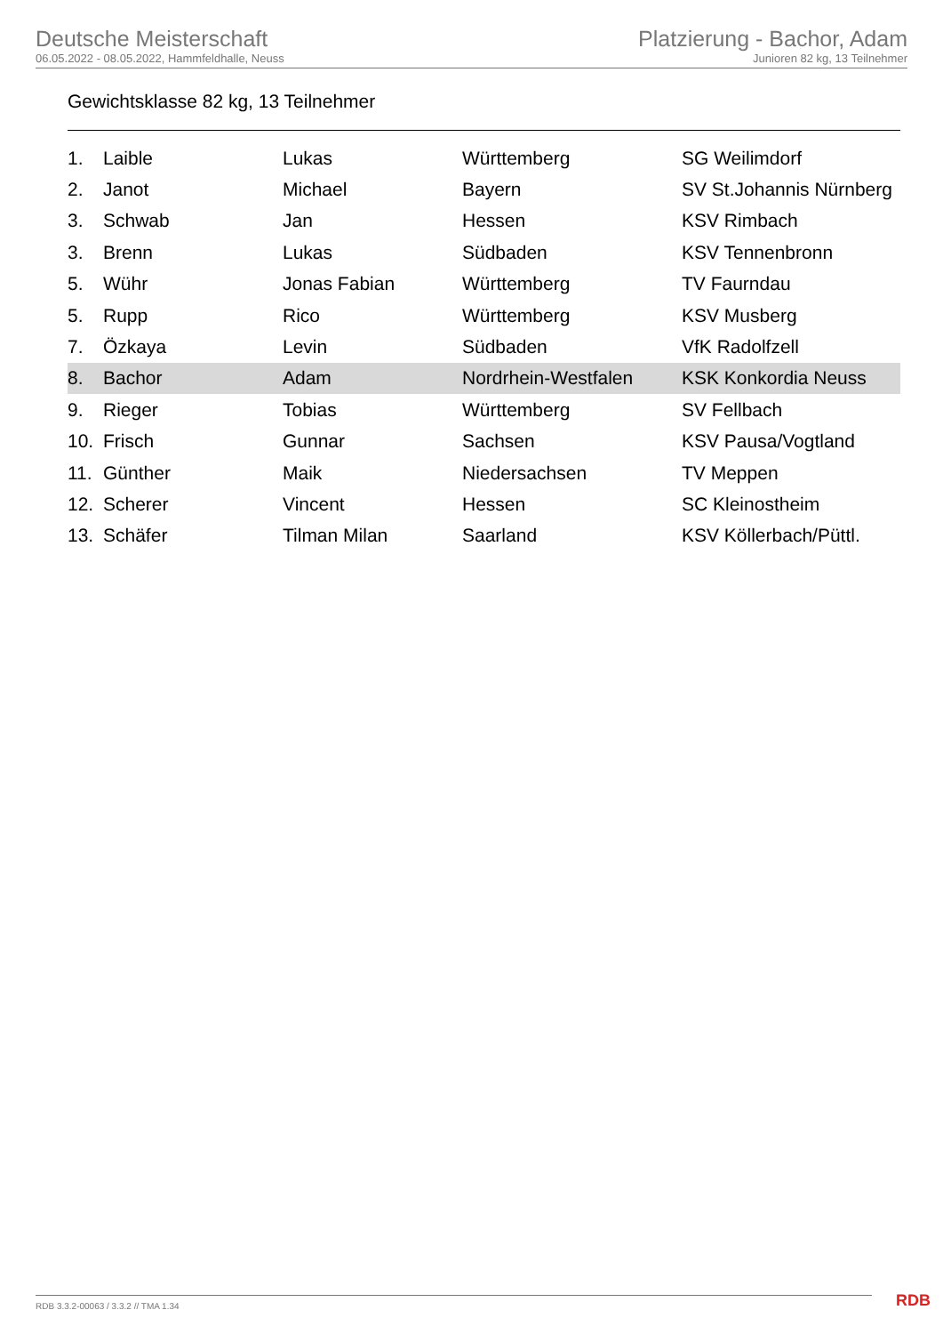Deutsche Meisterschaft
06.05.2022 - 08.05.2022, Hammfeldhalle, Neuss
Platzierung - Bachor, Adam
Junioren 82 kg, 13 Teilnehmer
Gewichtsklasse 82 kg, 13 Teilnehmer
| 1. | Laible | Lukas | Württemberg | SG Weilimdorf |
| 2. | Janot | Michael | Bayern | SV St.Johannis Nürnberg |
| 3. | Schwab | Jan | Hessen | KSV Rimbach |
| 3. | Brenn | Lukas | Südbaden | KSV Tennenbronn |
| 5. | Wühr | Jonas Fabian | Württemberg | TV Faurndau |
| 5. | Rupp | Rico | Württemberg | KSV Musberg |
| 7. | Özkaya | Levin | Südbaden | VfK Radolfzell |
| 8. | Bachor | Adam | Nordrhein-Westfalen | KSK Konkordia Neuss |
| 9. | Rieger | Tobias | Württemberg | SV Fellbach |
| 10. | Frisch | Gunnar | Sachsen | KSV Pausa/Vogtland |
| 11. | Günther | Maik | Niedersachsen | TV Meppen |
| 12. | Scherer | Vincent | Hessen | SC Kleinostheim |
| 13. | Schäfer | Tilman Milan | Saarland | KSV Köllerbach/Püttl. |
RDB 3.3.2-00063 / 3.3.2 // TMA 1.34
RDB